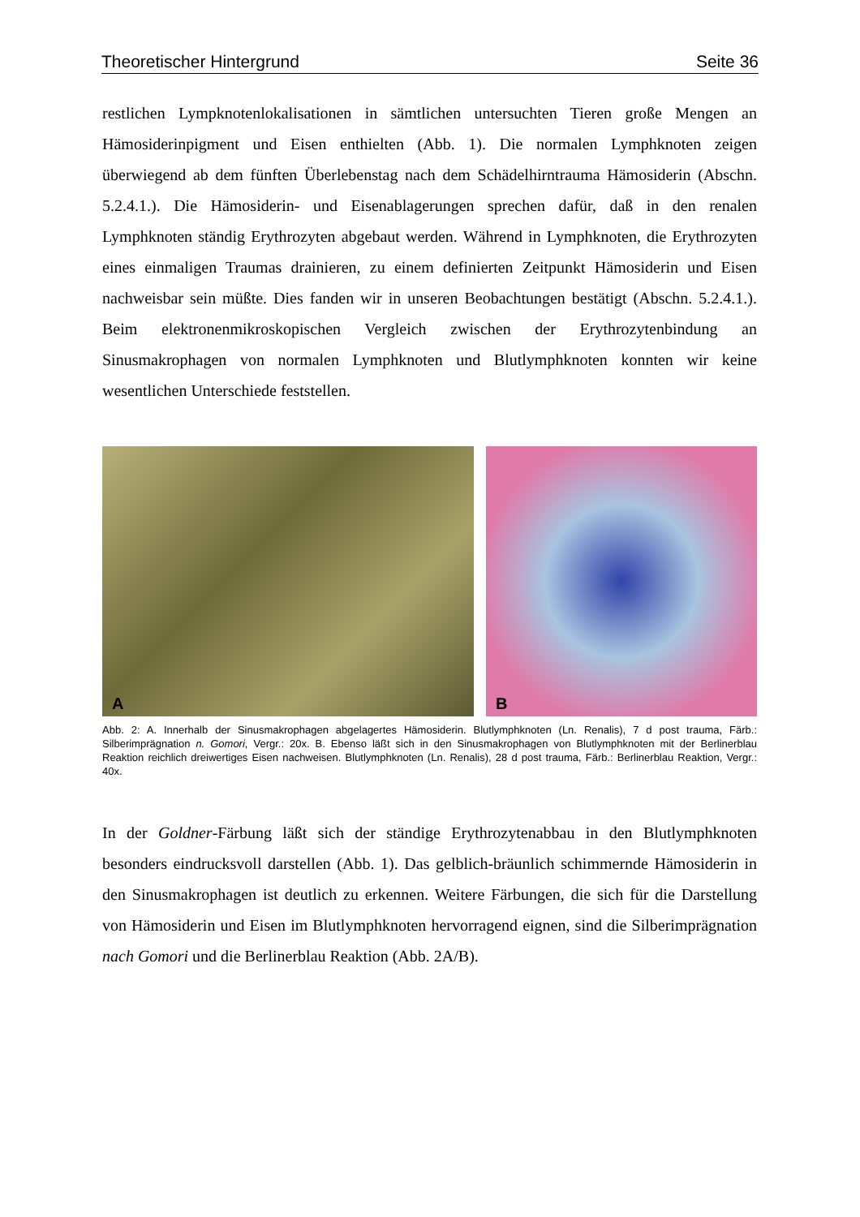Theoretischer Hintergrund Seite 36
restlichen Lympknotenlokalisationen in sämtlichen untersuchten Tieren große Mengen an Hämosiderinpigment und Eisen enthielten (Abb. 1). Die normalen Lymphknoten zeigen überwiegend ab dem fünften Überlebenstag nach dem Schädelhirntrauma Hämosiderin (Abschn. 5.2.4.1.). Die Hämosiderin- und Eisenablagerungen sprechen dafür, daß in den renalen Lymphknoten ständig Erythrozyten abgebaut werden. Während in Lymphknoten, die Erythrozyten eines einmaligen Traumas drainieren, zu einem definierten Zeitpunkt Hämosiderin und Eisen nachweisbar sein müßte. Dies fanden wir in unseren Beobachtungen bestätigt (Abschn. 5.2.4.1.). Beim elektronenmikroskopischen Vergleich zwischen der Erythrozytenbindung an Sinusmakrophagen von normalen Lymphknoten und Blutlymphknoten konnten wir keine wesentlichen Unterschiede feststellen.
A
B
Abb. 2: A. Innerhalb der Sinusmakrophagen abgelagertes Hämosiderin. Blutlymphknoten (Ln. Renalis), 7 d post trauma, Färb.: Silberimprägnation n. Gomori, Vergr.: 20x. B. Ebenso läßt sich in den Sinusmakrophagen von Blutlymphknoten mit der Berlinerblau Reaktion reichlich dreiwertiges Eisen nachweisen. Blutlymphknoten (Ln. Renalis), 28 d post trauma, Färb.: Berlinerblau Reaktion, Vergr.: 40x.
In der Goldner-Färbung läßt sich der ständige Erythrozytenabbau in den Blutlymphknoten besonders eindrucksvoll darstellen (Abb. 1). Das gelblich-bräunlich schimmernde Hämosiderin in den Sinusmakrophagen ist deutlich zu erkennen. Weitere Färbungen, die sich für die Darstellung von Hämosiderin und Eisen im Blutlymphknoten hervorragend eignen, sind die Silberimprägnation nach Gomori und die Berlinerblau Reaktion (Abb. 2A/B).